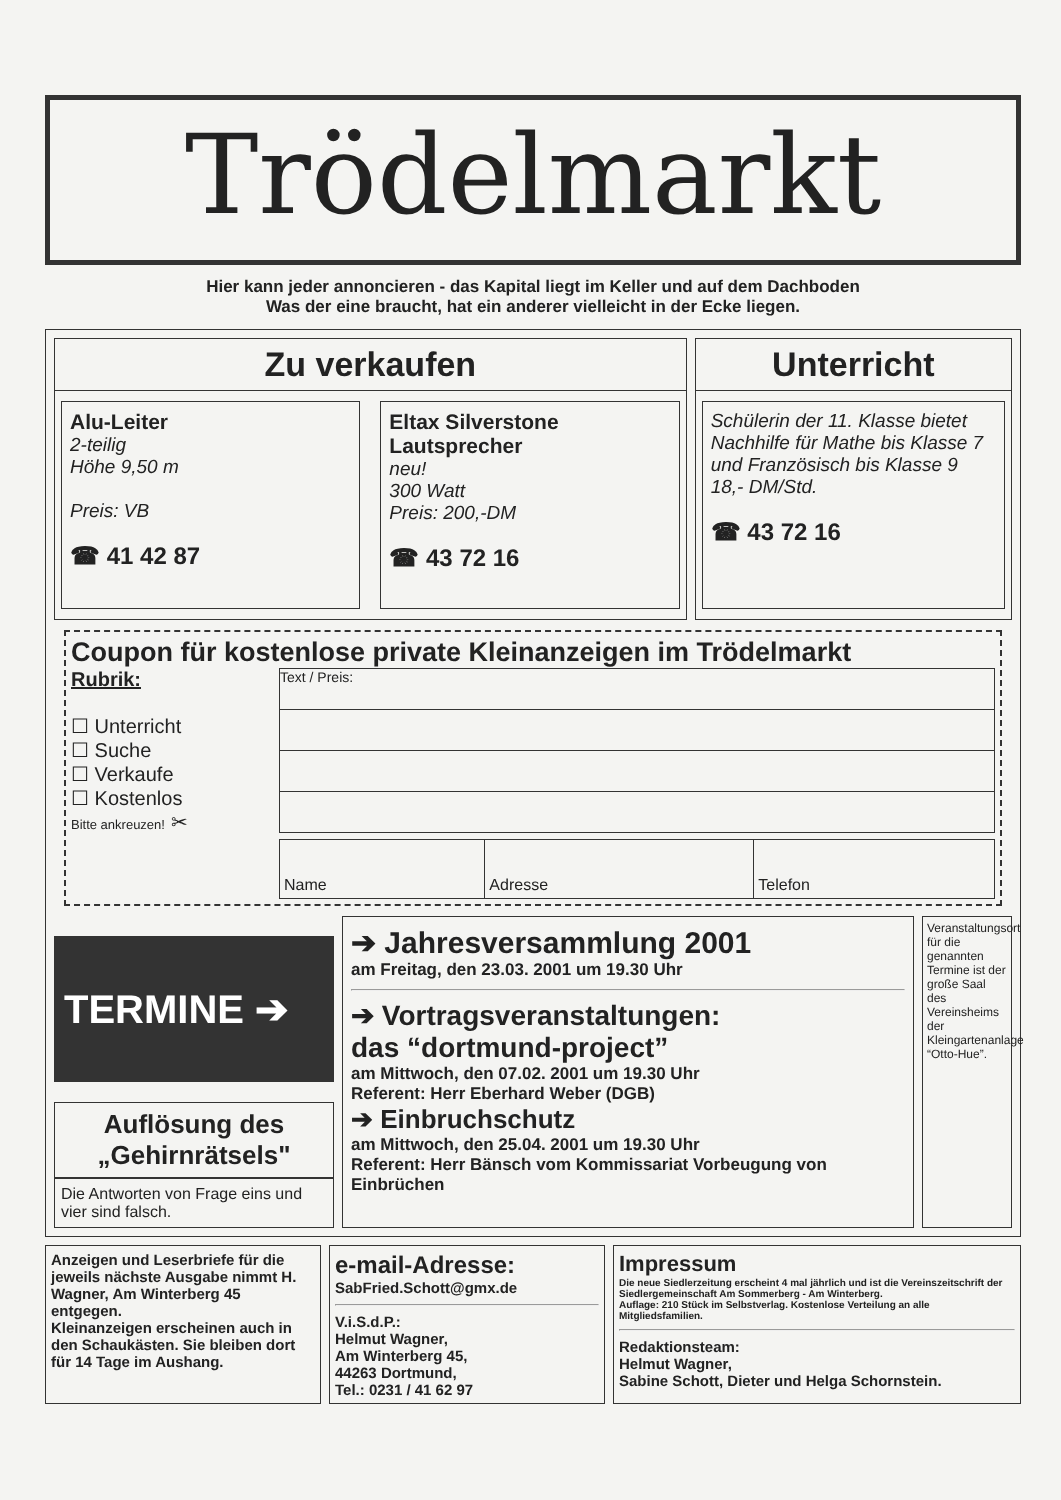Trödelmarkt
Hier kann jeder annoncieren - das Kapital liegt im Keller und auf dem Dachboden
Was der eine braucht, hat ein anderer vielleicht in der Ecke liegen.
Zu verkaufen
Alu-Leiter
2-teilig
Höhe 9,50 m
Preis: VB
☎ 41 42 87
Eltax Silverstone Lautsprecher
neu!
300 Watt
Preis: 200,-DM
☎ 43 72 16
Unterricht
Schülerin der 11. Klasse bietet Nachhilfe für Mathe bis Klasse 7 und Französisch bis Klasse 9
18,- DM/Std.
☎ 43 72 16
Coupon für kostenlose private Kleinanzeigen im Trödelmarkt
Rubrik:
☐ Unterricht
☐ Suche
☐ Verkaufe
☐ Kostenlos
Bitte ankreuzen! ✂
Text / Preis:
| Name | Adresse | Telefon |
TERMINE ➔
Auflösung des „Gehirnrätsels"
Die Antworten von Frage eins und vier sind falsch.
➔ Jahresversammlung 2001
am Freitag, den 23.03. 2001 um 19.30 Uhr
➔ Vortragsveranstaltungen:
das “dortmund-project”
am Mittwoch, den 07.02. 2001 um 19.30 Uhr
Referent: Herr Eberhard Weber (DGB)
➔ Einbruchschutz
am Mittwoch, den 25.04. 2001 um 19.30 Uhr
Referent: Herr Bänsch vom Kommissariat Vorbeugung von Einbrüchen
Veranstaltungsort für die genannten Termine ist der große Saal des Vereinsheims der Kleingartenanlage “Otto-Hue”.
Anzeigen und Leserbriefe für die jeweils nächste Ausgabe nimmt H. Wagner, Am Winterberg 45 entgegen.
Kleinanzeigen erscheinen auch in den Schaukästen. Sie bleiben dort für 14 Tage im Aushang.
e-mail-Adresse:
SabFried.Schott@gmx.de
V.i.S.d.P.:
Helmut Wagner,
Am Winterberg 45,
44263 Dortmund,
Tel.: 0231 / 41 62 97
Impressum
Die neue Siedlerzeitung erscheint 4 mal jährlich und ist die Vereinszeitschrift der Siedlergemeinschaft Am Sommerberg - Am Winterberg.
Auflage: 210 Stück im Selbstverlag. Kostenlose Verteilung an alle Mitgliedsfamilien.
Redaktionsteam:
Helmut Wagner,
Sabine Schott, Dieter und Helga Schornstein.